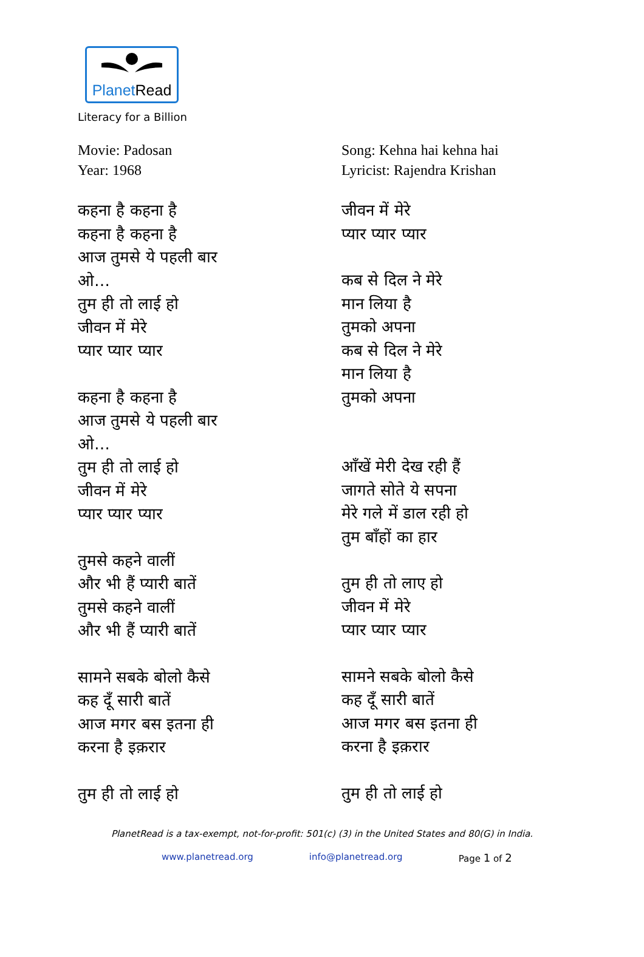PlanetRead
Literacy for a Billion
Movie: Padosan
Year: 1968
कहना है कहना है
कहना है कहना है
आज तुमसे ये पहली बार
ओ…
तुम ही तो लाई हो
जीवन में मेरे
प्यार प्यार प्यार
कहना है कहना है
आज तुमसे ये पहली बार
ओ…
तुम ही तो लाई हो
जीवन में मेरे
प्यार प्यार प्यार
तुमसे कहने वालीं
और भी हैं प्यारी बातें
तुमसे कहने वालीं
और भी हैं प्यारी बातें
सामने सबके बोलो कैसे
कह दूँ सारी बातें
आज मगर बस इतना ही
करना है इक़रार
तुम ही तो लाई हो
Song: Kehna hai kehna hai
Lyricist: Rajendra Krishan
जीवन में मेरे
प्यार प्यार प्यार
कब से दिल ने मेरे
मान लिया है
तुमको अपना
कब से दिल ने मेरे
मान लिया है
तुमको अपना
आँखें मेरी देख रही हैं
जागते सोते ये सपना
मेरे गले में डाल रही हो
तुम बाँहों का हार
तुम ही तो लाए हो
जीवन में मेरे
प्यार प्यार प्यार
सामने सबके बोलो कैसे
कह दूँ सारी बातें
आज मगर बस इतना ही
करना है इक़रार
तुम ही तो लाई हो
PlanetRead is a tax-exempt, not-for-profit: 501(c) (3) in the United States and 80(G) in India.
www.planetread.org info@planetread.org Page 1 of 2